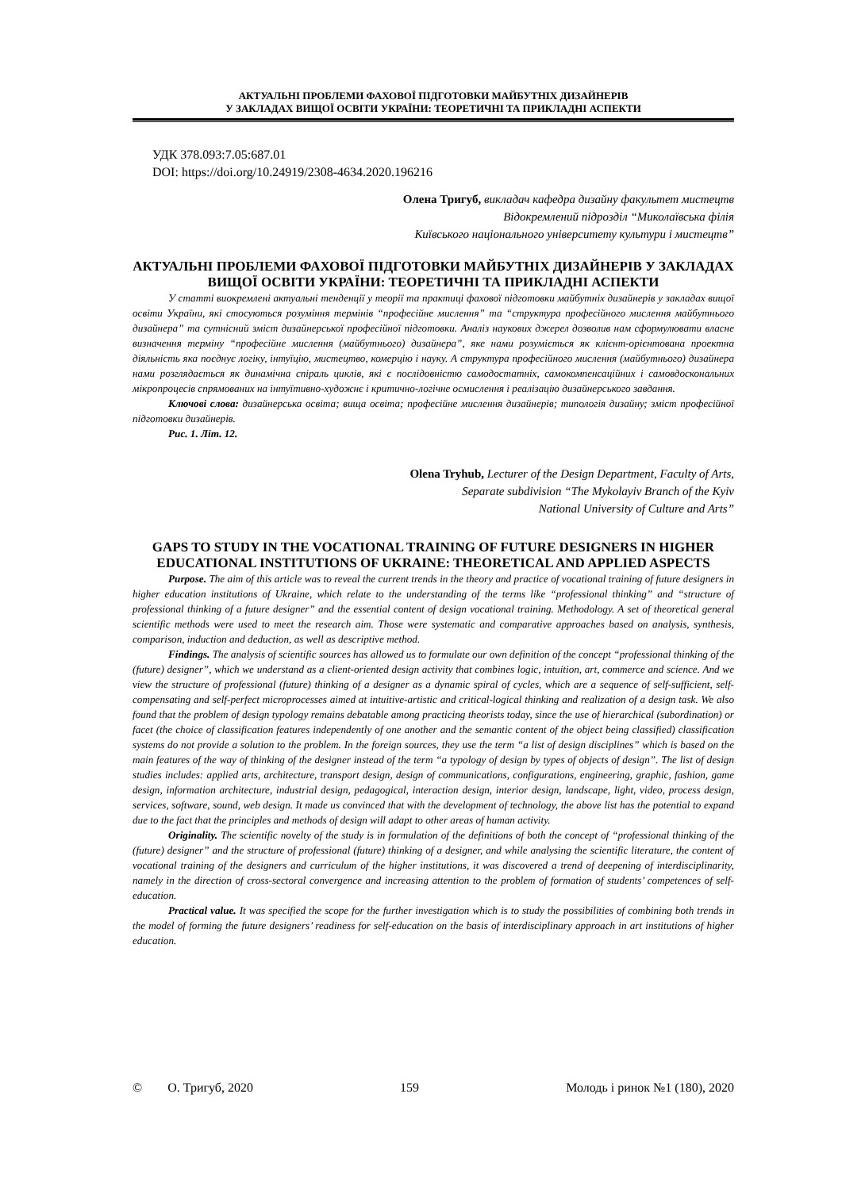АКТУАЛЬНІ ПРОБЛЕМИ ФАХОВОЇ ПІДГОТОВКИ МАЙБУТНІХ ДИЗАЙНЕРІВ
У ЗАКЛАДАХ ВИЩОЇ ОСВІТИ УКРАЇНИ: ТЕОРЕТИЧНІ ТА ПРИКЛАДНІ АСПЕКТИ
УДК 378.093:7.05:687.01
DOI: https://doi.org/10.24919/2308-4634.2020.196216
Олена Тригуб, викладач кафедра дизайну факультет мистецтв
Відокремлений підрозділ “Миколаївська філія
Київського національного університету культури і мистецтв”
АКТУАЛЬНІ ПРОБЛЕМИ ФАХОВОЇ ПІДГОТОВКИ МАЙБУТНІХ ДИЗАЙНЕРІВ У ЗАКЛАДАХ ВИЩОЇ ОСВІТИ УКРАЇНИ: ТЕОРЕТИЧНІ ТА ПРИКЛАДНІ АСПЕКТИ
У статті виокремлені актуальні тенденції у теорії та практиці фахової підготовки майбутніх дизайнерів у закладах вищої освіти України, які стосуються розуміння термінів “професійне мислення” та “структура професійного мислення майбутнього дизайнера” та сутнісний зміст дизайнерської професійної підготовки. Аналіз наукових джерел дозволив нам сформулювати власне визначення терміну “професійне мислення (майбутнього) дизайнера”, яке нами розуміється як клієнт-орієнтована проектна діяльність яка поєднує логіку, інтуїцію, мистецтво, комерцію і науку. А структура професійного мислення (майбутнього) дизайнера нами розглядається як динамічна спіраль циклів, які є послідовністю самодостатніх, самокомпенсаційних і самовдоскональних мікропроцесів спрямованих на інтуїтивно-художнє і критично-логічне осмислення і реалізацію дизайнерського завдання.
Ключові слова: дизайнерська освіта; вища освіта; професійне мислення дизайнерів; типологія дизайну; зміст професійної підготовки дизайнерів.
Рис. 1. Літ. 12.
Olena Tryhub, Lecturer of the Design Department, Faculty of Arts,
Separate subdivision “The Mykolayiv Branch of the Kyiv
National University of Culture and Arts”
GAPS TO STUDY IN THE VOCATIONAL TRAINING OF FUTURE DESIGNERS IN HIGHER EDUCATIONAL INSTITUTIONS OF UKRAINE: THEORETICAL AND APPLIED ASPECTS
Purpose. The aim of this article was to reveal the current trends in the theory and practice of vocational training of future designers in higher education institutions of Ukraine, which relate to the understanding of the terms like “professional thinking” and “structure of professional thinking of a future designer” and the essential content of design vocational training. Methodology. A set of theoretical general scientific methods were used to meet the research aim. Those were systematic and comparative approaches based on analysis, synthesis, comparison, induction and deduction, as well as descriptive method.
Findings. The analysis of scientific sources has allowed us to formulate our own definition of the concept “professional thinking of the (future) designer”, which we understand as a client-oriented design activity that combines logic, intuition, art, commerce and science. And we view the structure of professional (future) thinking of a designer as a dynamic spiral of cycles, which are a sequence of self-sufficient, self-compensating and self-perfect microprocesses aimed at intuitive-artistic and critical-logical thinking and realization of a design task. We also found that the problem of design typology remains debatable among practicing theorists today, since the use of hierarchical (subordination) or facet (the choice of classification features independently of one another and the semantic content of the object being classified) classification systems do not provide a solution to the problem. In the foreign sources, they use the term “a list of design disciplines” which is based on the main features of the way of thinking of the designer instead of the term “a typology of design by types of objects of design”. The list of design studies includes: applied arts, architecture, transport design, design of communications, configurations, engineering, graphic, fashion, game design, information architecture, industrial design, pedagogical, interaction design, interior design, landscape, light, video, process design, services, software, sound, web design. It made us convinced that with the development of technology, the above list has the potential to expand due to the fact that the principles and methods of design will adapt to other areas of human activity.
Originality. The scientific novelty of the study is in formulation of the definitions of both the concept of “professional thinking of the (future) designer” and the structure of professional (future) thinking of a designer, and while analysing the scientific literature, the content of vocational training of the designers and curriculum of the higher institutions, it was discovered a trend of deepening of interdisciplinarity, namely in the direction of cross-sectoral convergence and increasing attention to the problem of formation of students’ competences of self-education.
Practical value. It was specified the scope for the further investigation which is to study the possibilities of combining both trends in the model of forming the future designers’ readiness for self-education on the basis of interdisciplinary approach in art institutions of higher education.
© О. Тригуб, 2020 159 Молодь і ринок №1 (180), 2020